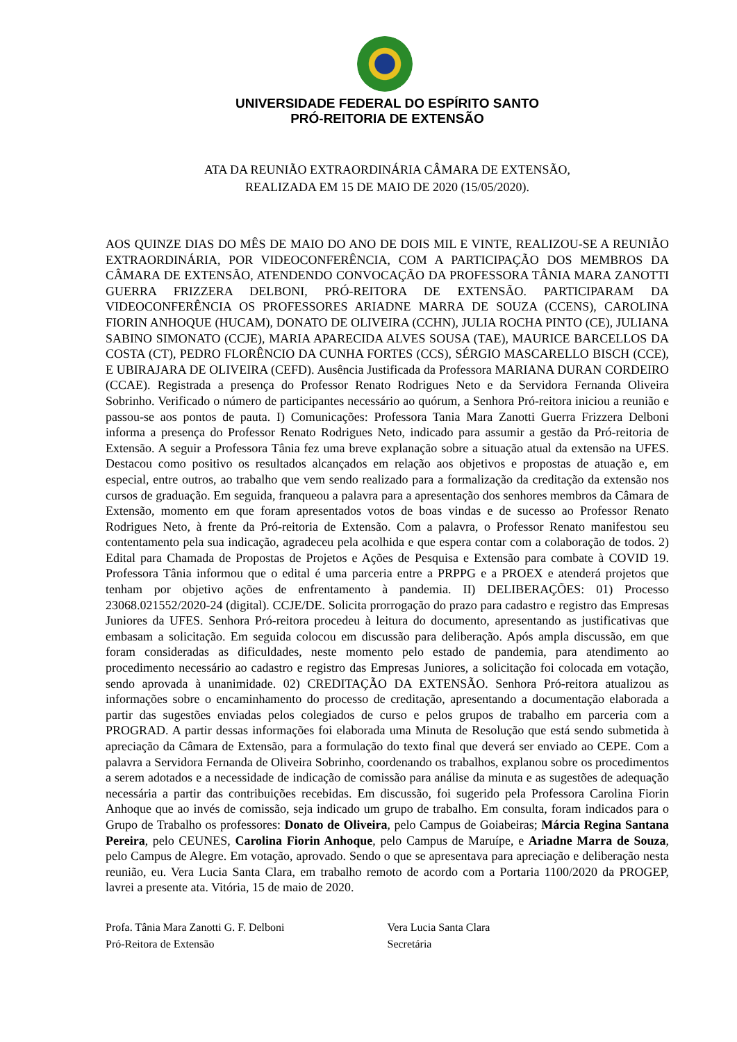UNIVERSIDADE FEDERAL DO ESPÍRITO SANTO
PRÓ-REITORIA DE EXTENSÃO
ATA DA REUNIÃO EXTRAORDINÁRIA CÂMARA DE EXTENSÃO,
REALIZADA EM 15 DE MAIO DE 2020 (15/05/2020).
AOS QUINZE DIAS DO MÊS DE MAIO DO ANO DE DOIS MIL E VINTE, REALIZOU-SE A REUNIÃO EXTRAORDINÁRIA, POR VIDEOCONFERÊNCIA, COM A PARTICIPAÇÃO DOS MEMBROS DA CÂMARA DE EXTENSÃO, ATENDENDO CONVOCAÇÃO DA PROFESSORA TÂNIA MARA ZANOTTI GUERRA FRIZZERA DELBONI, PRÓ-REITORA DE EXTENSÃO. PARTICIPARAM DA VIDEOCONFERÊNCIA OS PROFESSORES ARIADNE MARRA DE SOUZA (CCENS), CAROLINA FIORIN ANHOQUE (HUCAM), DONATO DE OLIVEIRA (CCHN), JULIA ROCHA PINTO (CE), JULIANA SABINO SIMONATO (CCJE), MARIA APARECIDA ALVES SOUSA (TAE), MAURICE BARCELLOS DA COSTA (CT), PEDRO FLORÊNCIO DA CUNHA FORTES (CCS), SÉRGIO MASCARELLO BISCH (CCE), E UBIRAJARA DE OLIVEIRA (CEFD). Ausência Justificada da Professora MARIANA DURAN CORDEIRO (CCAE). Registrada a presença do Professor Renato Rodrigues Neto e da Servidora Fernanda Oliveira Sobrinho. Verificado o número de participantes necessário ao quórum, a Senhora Pró-reitora iniciou a reunião e passou-se aos pontos de pauta. I) Comunicações: Professora Tania Mara Zanotti Guerra Frizzera Delboni informa a presença do Professor Renato Rodrigues Neto, indicado para assumir a gestão da Pró-reitoria de Extensão. A seguir a Professora Tânia fez uma breve explanação sobre a situação atual da extensão na UFES. Destacou como positivo os resultados alcançados em relação aos objetivos e propostas de atuação e, em especial, entre outros, ao trabalho que vem sendo realizado para a formalização da creditação da extensão nos cursos de graduação. Em seguida, franqueou a palavra para a apresentação dos senhores membros da Câmara de Extensão, momento em que foram apresentados votos de boas vindas e de sucesso ao Professor Renato Rodrigues Neto, à frente da Pró-reitoria de Extensão. Com a palavra, o Professor Renato manifestou seu contentamento pela sua indicação, agradeceu pela acolhida e que espera contar com a colaboração de todos. 2) Edital para Chamada de Propostas de Projetos e Ações de Pesquisa e Extensão para combate à COVID 19. Professora Tânia informou que o edital é uma parceria entre a PRPPG e a PROEX e atenderá projetos que tenham por objetivo ações de enfrentamento à pandemia. II) DELIBERAÇÕES: 01) Processo 23068.021552/2020-24 (digital). CCJE/DE. Solicita prorrogação do prazo para cadastro e registro das Empresas Juniores da UFES. Senhora Pró-reitora procedeu à leitura do documento, apresentando as justificativas que embasam a solicitação. Em seguida colocou em discussão para deliberação. Após ampla discussão, em que foram consideradas as dificuldades, neste momento pelo estado de pandemia, para atendimento ao procedimento necessário ao cadastro e registro das Empresas Juniores, a solicitação foi colocada em votação, sendo aprovada à unanimidade. 02) CREDITAÇÃO DA EXTENSÃO. Senhora Pró-reitora atualizou as informações sobre o encaminhamento do processo de creditação, apresentando a documentação elaborada a partir das sugestões enviadas pelos colegiados de curso e pelos grupos de trabalho em parceria com a PROGRAD. A partir dessas informações foi elaborada uma Minuta de Resolução que está sendo submetida à apreciação da Câmara de Extensão, para a formulação do texto final que deverá ser enviado ao CEPE. Com a palavra a Servidora Fernanda de Oliveira Sobrinho, coordenando os trabalhos, explanou sobre os procedimentos a serem adotados e a necessidade de indicação de comissão para análise da minuta e as sugestões de adequação necessária a partir das contribuições recebidas. Em discussão, foi sugerido pela Professora Carolina Fiorin Anhoque que ao invés de comissão, seja indicado um grupo de trabalho. Em consulta, foram indicados para o Grupo de Trabalho os professores: Donato de Oliveira, pelo Campus de Goiabeiras; Márcia Regina Santana Pereira, pelo CEUNES, Carolina Fiorin Anhoque, pelo Campus de Maruípe, e Ariadne Marra de Souza, pelo Campus de Alegre. Em votação, aprovado. Sendo o que se apresentava para apreciação e deliberação nesta reunião, eu. Vera Lucia Santa Clara, em trabalho remoto de acordo com a Portaria 1100/2020 da PROGEP, lavrei a presente ata. Vitória, 15 de maio de 2020.
Profa. Tânia Mara Zanotti G. F. Delboni
Pró-Reitora de Extensão
Vera Lucia Santa Clara
Secretária